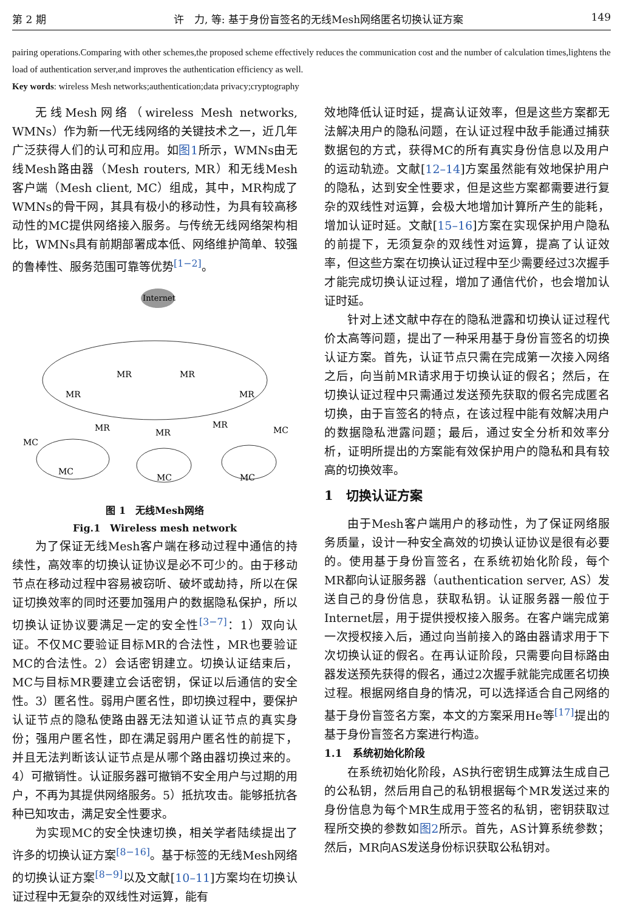第 2 期 许　力, 等: 基于身份盲签名的无线Mesh网络匿名切换认证方案 149
pairing operations.Comparing with other schemes,the proposed scheme effectively reduces the communication cost and the number of calculation times,lightens the load of authentication server,and improves the authentication efficiency as well.
Key words: wireless Mesh networks;authentication;data privacy;cryptography
无线Mesh网络（wireless Mesh networks, WMNs）作为新一代无线网络的关键技术之一，近几年广泛获得人们的认可和应用。如图1所示，WMNs由无线Mesh路由器（Mesh routers, MR）和无线Mesh客户端（Mesh client, MC）组成，其中，MR构成了WMNs的骨干网，其具有极小的移动性，为具有较高移动性的MC提供网络接入服务。与传统无线网络架构相比，WMNs具有前期部署成本低、网络维护简单、较强的鲁棒性、服务范围可靠等优势<sup>[1−2]</sup>。
Internet
MR
MR
MR
MR
MR
MR
MR
MC
MC
MC
MC
MC
图 1　无线Mesh网络
Fig.1　Wireless mesh network
为了保证无线Mesh客户端在移动过程中通信的持续性，高效率的切换认证协议是必不可少的。由于移动节点在移动过程中容易被窃听、破坏或劫持，所以在保证切换效率的同时还要加强用户的数据隐私保护，所以切换认证协议要满足一定的安全性<sup>[3−7]</sup>：1）双向认证。不仅MC要验证目标MR的合法性，MR也要验证MC的合法性。2）会话密钥建立。切换认证结束后，MC与目标MR要建立会话密钥，保证以后通信的安全性。3）匿名性。弱用户匿名性，即切换过程中，要保护认证节点的隐私使路由器无法知道认证节点的真实身份；强用户匿名性，即在满足弱用户匿名性的前提下，并且无法判断该认证节点是从哪个路由器切换过来的。4）可撤销性。认证服务器可撤销不安全用户与过期的用户，不再为其提供网络服务。5）抵抗攻击。能够抵抗各种已知攻击，满足安全性要求。
为实现MC的安全快速切换，相关学者陆续提出了许多的切换认证方案<sup>[8−16]</sup>。基于标签的无线Mesh网络的切换认证方案<sup>[8−9]</sup>以及文献[10–11]方案均在切换认证过程中无复杂的双线性对运算，能有
效地降低认证时延，提高认证效率，但是这些方案都无法解决用户的隐私问题，在认证过程中敌手能通过捕获数据包的方式，获得MC的所有真实身份信息以及用户的运动轨迹。文献[12–14]方案虽然能有效地保护用户的隐私，达到安全性要求，但是这些方案都需要进行复杂的双线性对运算，会极大地增加计算所产生的能耗，增加认证时延。文献[15–16]方案在实现保护用户隐私的前提下，无须复杂的双线性对运算，提高了认证效率，但这些方案在切换认证过程中至少需要经过3次握手才能完成切换认证过程，增加了通信代价，也会增加认证时延。
针对上述文献中存在的隐私泄露和切换认证过程代价太高等问题，提出了一种采用基于身份盲签名的切换认证方案。首先，认证节点只需在完成第一次接入网络之后，向当前MR请求用于切换认证的假名；然后，在切换认证过程中只需通过发送预先获取的假名完成匿名切换，由于盲签名的特点，在该过程中能有效解决用户的数据隐私泄露问题；最后，通过安全分析和效率分析，证明所提出的方案能有效保护用户的隐私和具有较高的切换效率。
1　切换认证方案
由于Mesh客户端用户的移动性，为了保证网络服务质量，设计一种安全高效的切换认证协议是很有必要的。使用基于身份盲签名，在系统初始化阶段，每个MR都向认证服务器（authentication server, AS）发送自己的身份信息，获取私钥。认证服务器一般位于Internet层，用于提供授权接入服务。在客户端完成第一次授权接入后，通过向当前接入的路由器请求用于下次切换认证的假名。在再认证阶段，只需要向目标路由器发送预先获得的假名，通过2次握手就能完成匿名切换过程。根据网络自身的情况，可以选择适合自己网络的基于身份盲签名方案，本文的方案采用He等<sup>[17]</sup>提出的基于身份盲签名方案进行构造。
1.1　系统初始化阶段
在系统初始化阶段，AS执行密钥生成算法生成自己的公私钥，然后用自己的私钥根据每个MR发送过来的身份信息为每个MR生成用于签名的私钥，密钥获取过程所交换的参数如图2所示。首先，AS计算系统参数；然后，MR向AS发送身份标识获取公私钥对。